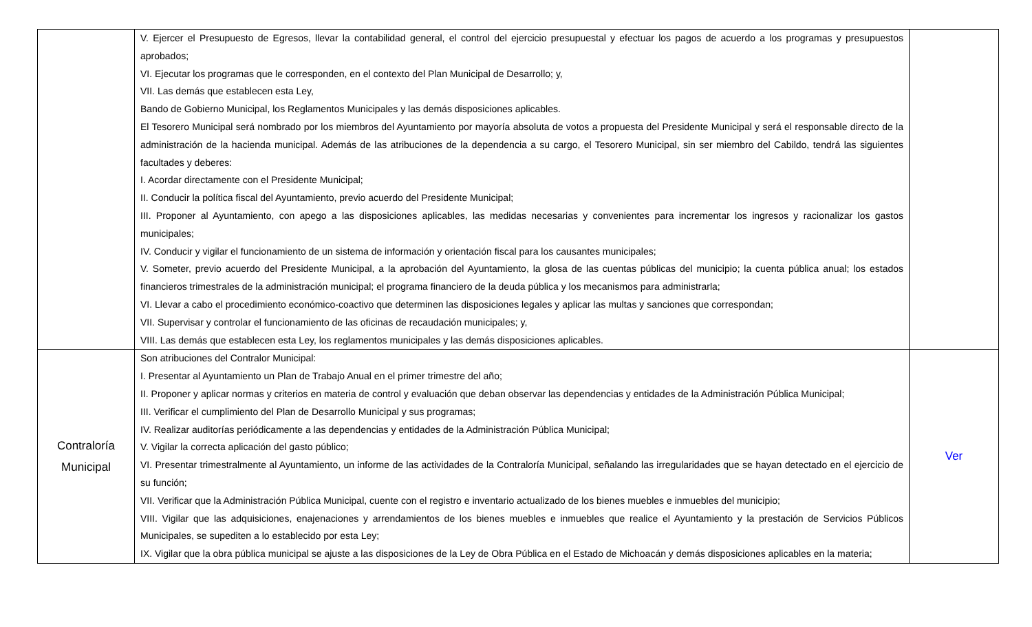| | V. Ejercer el Presupuesto de Egresos, llevar la contabilidad general, el control del ejercicio presupuestal y efectuar los pagos de acuerdo a los programas y presupuestos aprobados; VI. Ejecutar los programas que le corresponden, en el contexto del Plan Municipal de Desarrollo; y, VII. Las demás que establecen esta Ley, Bando de Gobierno Municipal, los Reglamentos Municipales y las demás disposiciones aplicables. El Tesorero Municipal será nombrado por los miembros del Ayuntamiento por mayoría absoluta de votos a propuesta del Presidente Municipal y será el responsable directo de la administración de la hacienda municipal. Además de las atribuciones de la dependencia a su cargo, el Tesorero Municipal, sin ser miembro del Cabildo, tendrá las siguientes facultades y deberes: I. Acordar directamente con el Presidente Municipal; II. Conducir la política fiscal del Ayuntamiento, previo acuerdo del Presidente Municipal; III. Proponer al Ayuntamiento, con apego a las disposiciones aplicables, las medidas necesarias y convenientes para incrementar los ingresos y racionalizar los gastos municipales; IV. Conducir y vigilar el funcionamiento de un sistema de información y orientación fiscal para los causantes municipales; V. Someter, previo acuerdo del Presidente Municipal, a la aprobación del Ayuntamiento, la glosa de las cuentas públicas del municipio; la cuenta pública anual; los estados financieros trimestrales de la administración municipal; el programa financiero de la deuda pública y los mecanismos para administrarla; VI. Llevar a cabo el procedimiento económico-coactivo que determinen las disposiciones legales y aplicar las multas y sanciones que correspondan; VII. Supervisar y controlar el funcionamiento de las oficinas de recaudación municipales; y, VIII. Las demás que establecen esta Ley, los reglamentos municipales y las demás disposiciones aplicables. | |
| Contraloría Municipal | Son atribuciones del Contralor Municipal: I. Presentar al Ayuntamiento un Plan de Trabajo Anual en el primer trimestre del año; II. Proponer y aplicar normas y criterios en materia de control y evaluación que deban observar las dependencias y entidades de la Administración Pública Municipal; III. Verificar el cumplimiento del Plan de Desarrollo Municipal y sus programas; IV. Realizar auditorías periódicamente a las dependencias y entidades de la Administración Pública Municipal; V. Vigilar la correcta aplicación del gasto público; VI. Presentar trimestralmente al Ayuntamiento, un informe de las actividades de la Contraloría Municipal, señalando las irregularidades que se hayan detectado en el ejercicio de su función; VII. Verificar que la Administración Pública Municipal, cuente con el registro e inventario actualizado de los bienes muebles e inmuebles del municipio; VIII. Vigilar que las adquisiciones, enajenaciones y arrendamientos de los bienes muebles e inmuebles que realice el Ayuntamiento y la prestación de Servicios Públicos Municipales, se supediten a lo establecido por esta Ley; IX. Vigilar que la obra pública municipal se ajuste a las disposiciones de la Ley de Obra Pública en el Estado de Michoacán y demás disposiciones aplicables en la materia; | Ver |